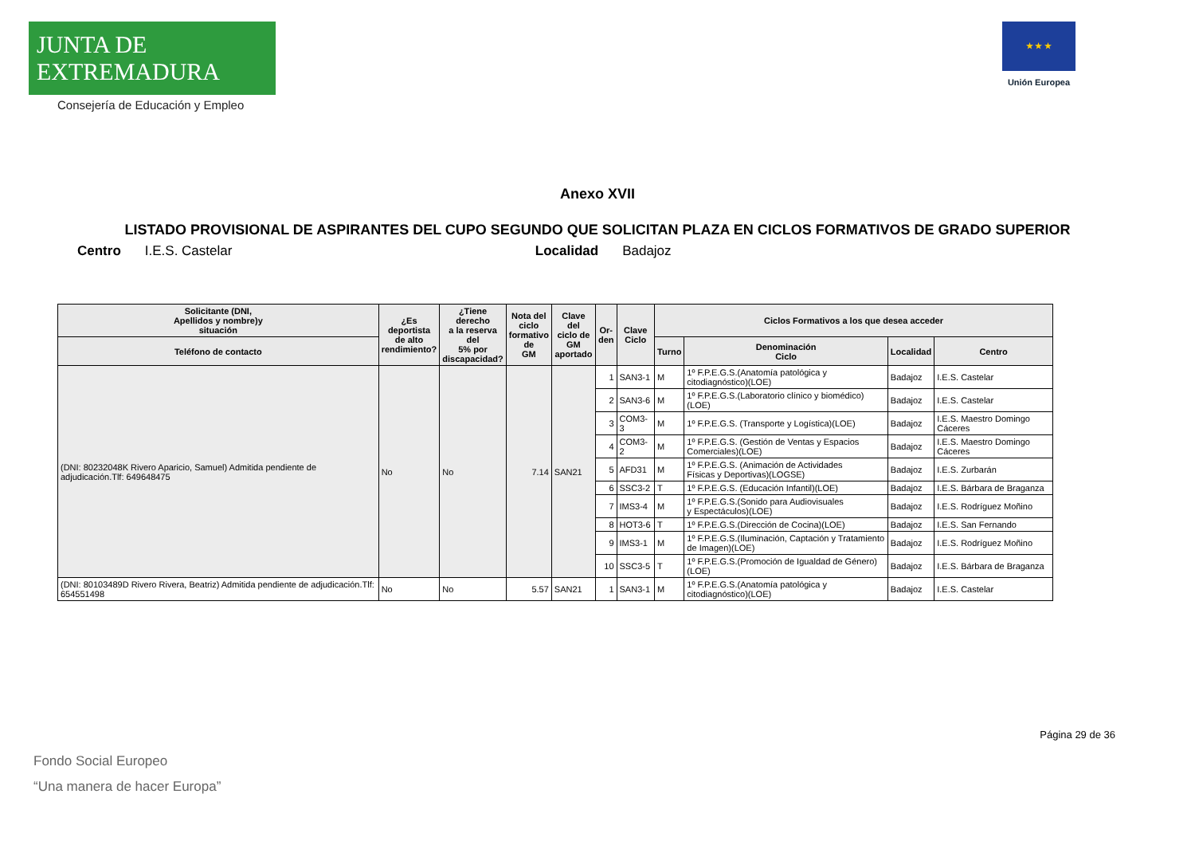JUNTA DE EXTREMADURA
Consejería de Educación y Empleo
★ ★ ★
Unión Europea
Anexo XVII
LISTADO PROVISIONAL DE ASPIRANTES DEL CUPO SEGUNDO QUE SOLICITAN PLAZA EN CICLOS FORMATIVOS DE GRADO SUPERIOR
Centro I.E.S. Castelar Localidad Badajoz
| Solicitante (DNI, Apellidos y nombre)y situación | ¿Es deportista de alto rendimiento? | ¿Tiene derecho a la reserva del 5% por discapacidad? | Nota del ciclo formativo de GM | Clave del ciclo de GM aportado | Or- den | Clave Ciclo | Ciclos Formativos a los que desea acceder | | | |
| --- | --- | --- | --- | --- | --- | --- | --- | --- | --- | --- |
| Teléfono de contacto | | | | | | | Turno | Denominación Ciclo | Localidad | Centro |
| (DNI: 80232048K Rivero Aparicio, Samuel) Admitida pendiente de adjudicación.Tlf: 649648475 | No | No | 7.14 | SAN21 | 1 | SAN3-1 | M | 1º F.P.E.G.S.(Anatomía patológica y citodiagnóstico)(LOE) | Badajoz | I.E.S. Castelar |
| | | | | | 2 | SAN3-6 | M | 1º F.P.E.G.S.(Laboratorio clínico y biomédico)(LOE) | Badajoz | I.E.S. Castelar |
| | | | | | 3 | COM3-3 | M | 1º F.P.E.G.S. (Transporte y Logística)(LOE) | Badajoz | I.E.S. Maestro Domingo Cáceres |
| | | | | | 4 | COM3-2 | M | 1º F.P.E.G.S. (Gestión de Ventas y Espacios Comerciales)(LOE) | Badajoz | I.E.S. Maestro Domingo Cáceres |
| | | | | | 5 | AFD31 | M | 1º F.P.E.G.S. (Animación de Actividades Físicas y Deportivas)(LOGSE) | Badajoz | I.E.S. Zurbarán |
| | | | | | 6 | SSC3-2 | T | 1º F.P.E.G.S. (Educación Infantil)(LOE) | Badajoz | I.E.S. Bárbara de Braganza |
| | | | | | 7 | IMS3-4 | M | 1º F.P.E.G.S.(Sonido para Audiovisuales y Espectáculos)(LOE) | Badajoz | I.E.S. Rodríguez Moñino |
| | | | | | 8 | HOT3-6 | T | 1º F.P.E.G.S.(Dirección de Cocina)(LOE) | Badajoz | I.E.S. San Fernando |
| | | | | | 9 | IMS3-1 | M | 1º F.P.E.G.S.(Iluminación, Captación y Tratamiento de Imagen)(LOE) | Badajoz | I.E.S. Rodríguez Moñino |
| | | | | | 10 | SSC3-5 | T | 1º F.P.E.G.S.(Promoción de Igualdad de Género)(LOE) | Badajoz | I.E.S. Bárbara de Braganza |
| (DNI: 80103489D Rivero Rivera, Beatriz) Admitida pendiente de adjudicación.Tlf: 654551498 | No | No | 5.57 | SAN21 | 1 | SAN3-1 | M | 1º F.P.E.G.S.(Anatomía patológica y citodiagnóstico)(LOE) | Badajoz | I.E.S. Castelar |
Página 29 de 36
Fondo Social Europeo
“Una manera de hacer Europa”